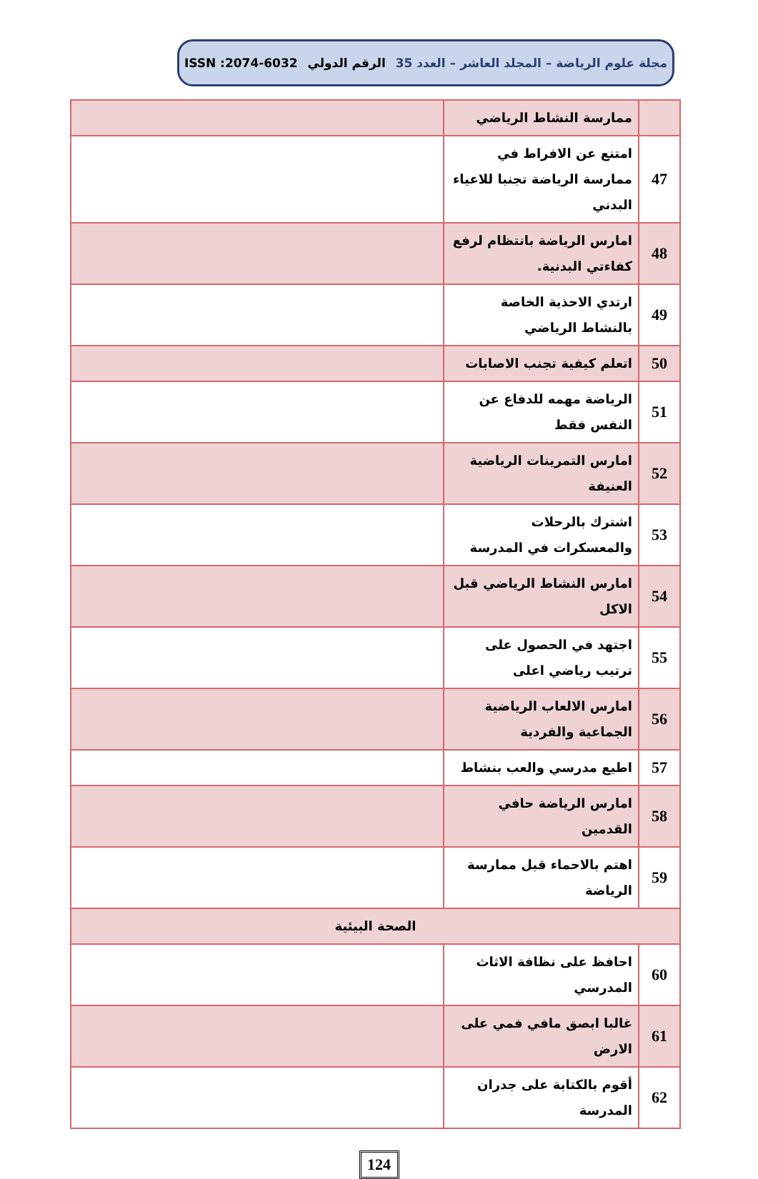مجلة علوم الرياضة – المجلد العاشر – العدد 35 الرقم الدولي ISSN :2074-6032
| | ممارسة النشاط الرياضي | |
| 47 | امتنع عن الافراط في ممارسة الرياضة تجنبا للاعياء البدني | |
| 48 | امارس الرياضة بانتظام لرفع كفاءتي البدنية. | |
| 49 | ارتدي الاحذية الخاصة بالنشاط الرياضي | |
| 50 | اتعلم كيفية تجنب الاصابات | |
| 51 | الرياضة مهمه للدفاع عن النفس فقط | |
| 52 | امارس التمرينات الرياضية العنيفة | |
| 53 | اشترك بالرحلات والمعسكرات في المدرسة | |
| 54 | امارس النشاط الرياضي قبل الاكل | |
| 55 | اجتهد في الحصول على ترتيب رياضي اعلى | |
| 56 | امارس الالعاب الرياضية الجماعية والفردية | |
| 57 | اطيع مدرسي والعب بنشاط | |
| 58 | امارس الرياضة حافي القدمين | |
| 59 | اهتم بالاحماء قبل ممارسة الرياضة | |
| الصحة البيئية | | |
| 60 | احافظ على نظافة الاثاث المدرسي | |
| 61 | غالبا ابصق مافي فمي على الارض | |
| 62 | أقوم بالكتابة على جدران المدرسة | |
124